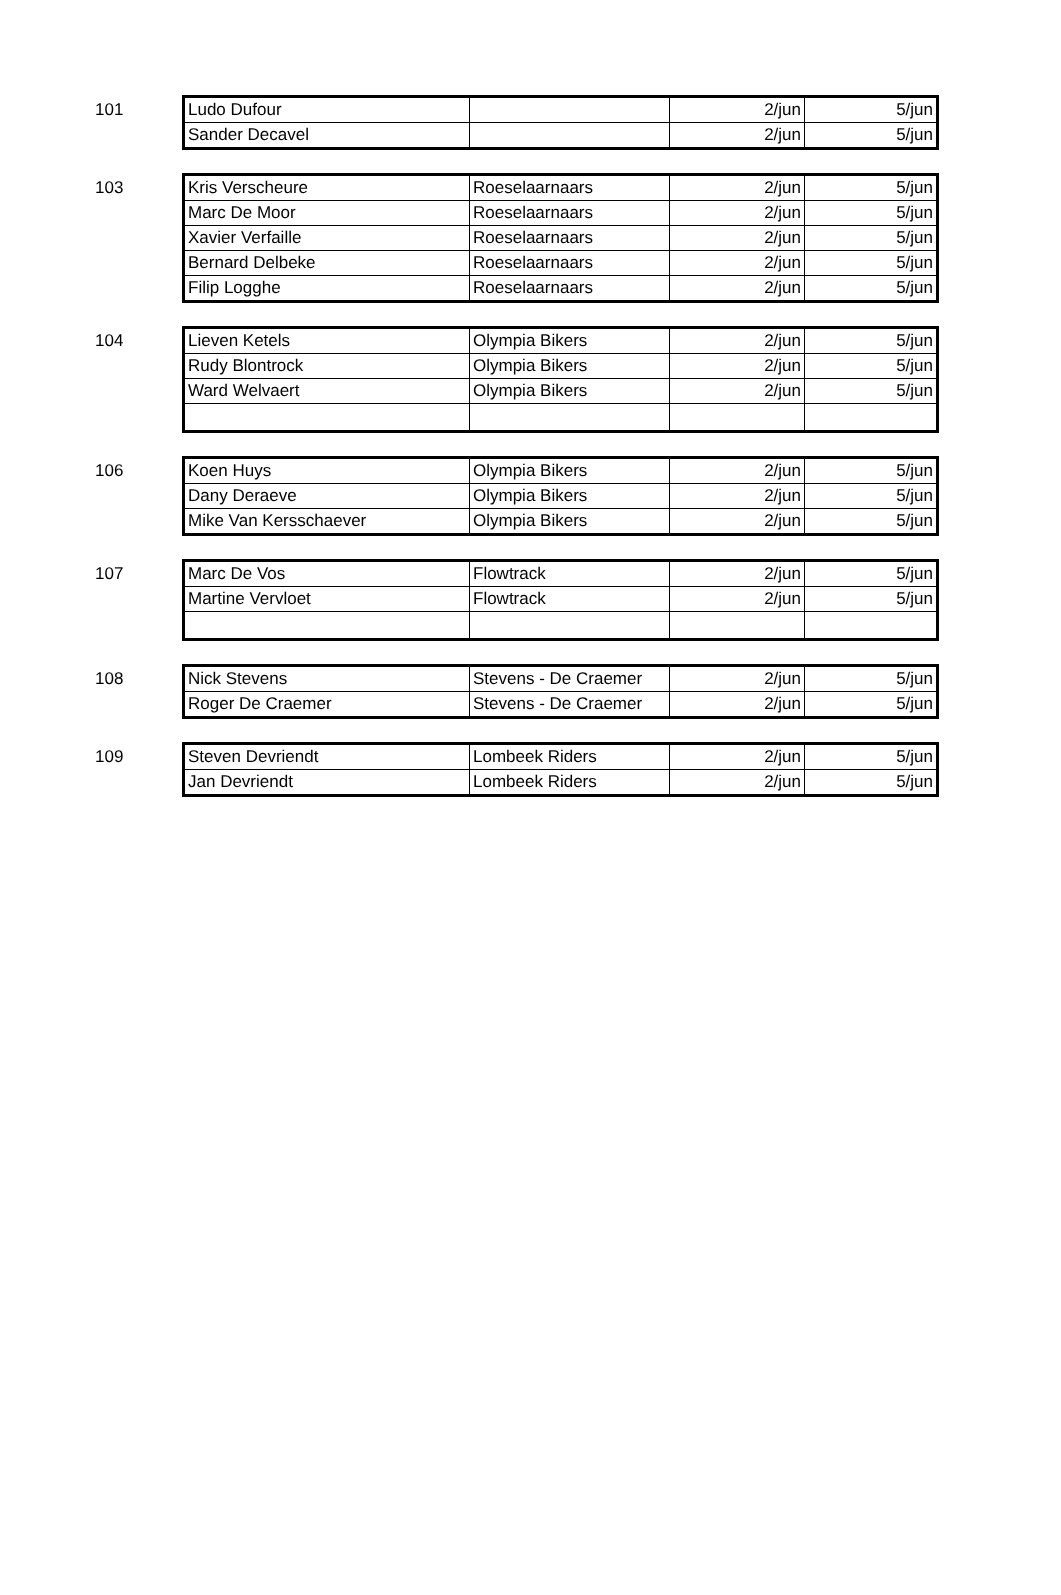101
| Ludo Dufour | | 2/jun | 5/jun |
| Sander Decavel | | 2/jun | 5/jun |
103
| Kris Verscheure | Roeselaarnaars | 2/jun | 5/jun |
| Marc De Moor | Roeselaarnaars | 2/jun | 5/jun |
| Xavier Verfaille | Roeselaarnaars | 2/jun | 5/jun |
| Bernard Delbeke | Roeselaarnaars | 2/jun | 5/jun |
| Filip Logghe | Roeselaarnaars | 2/jun | 5/jun |
104
| Lieven Ketels | Olympia Bikers | 2/jun | 5/jun |
| Rudy Blontrock | Olympia Bikers | 2/jun | 5/jun |
| Ward Welvaert | Olympia Bikers | 2/jun | 5/jun |
106
| Koen Huys | Olympia Bikers | 2/jun | 5/jun |
| Dany Deraeve | Olympia Bikers | 2/jun | 5/jun |
| Mike Van Kersschaever | Olympia Bikers | 2/jun | 5/jun |
107
| Marc De Vos | Flowtrack | 2/jun | 5/jun |
| Martine Vervloet | Flowtrack | 2/jun | 5/jun |
108
| Nick Stevens | Stevens - De Craemer | 2/jun | 5/jun |
| Roger De Craemer | Stevens - De Craemer | 2/jun | 5/jun |
109
| Steven Devriendt | Lombeek Riders | 2/jun | 5/jun |
| Jan Devriendt | Lombeek Riders | 2/jun | 5/jun |